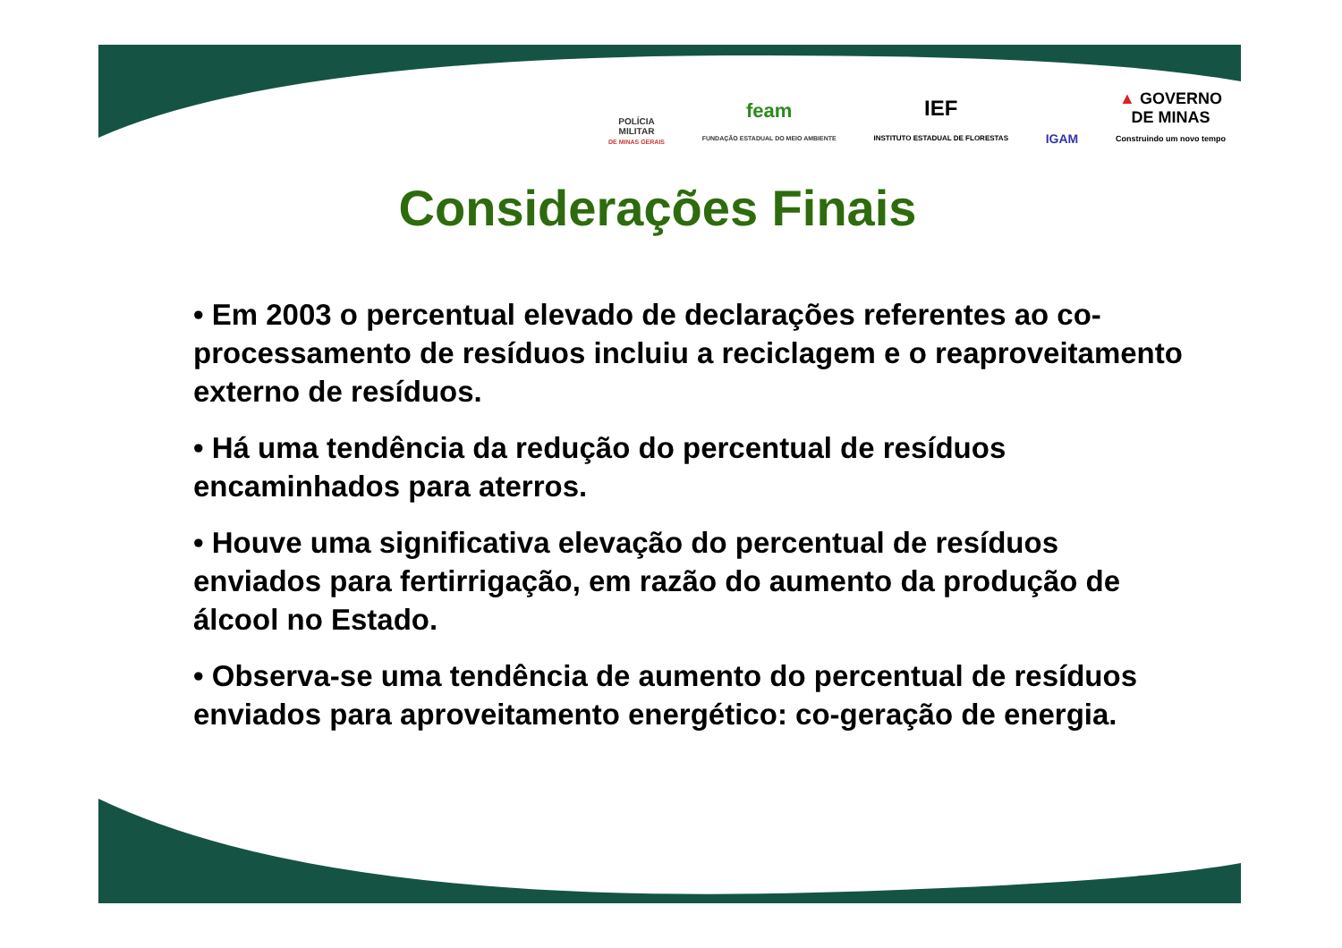POLÍCIA
MILITAR
DE MINAS GERAIS
feam
FUNDAÇÃO ESTADUAL DO MEIO AMBIENTE
IEF
INSTITUTO ESTADUAL DE FLORESTAS
IGAM
▲ GOVERNO
DE MINAS
Construindo um novo tempo
Considerações Finais
• Em 2003 o percentual elevado de declarações referentes ao co-processamento de resíduos incluiu a reciclagem e o reaproveitamento externo de resíduos.
• Há uma tendência da redução do percentual de resíduos encaminhados para aterros.
• Houve uma significativa elevação do percentual de resíduos enviados para fertirrigação, em razão do aumento da produção de álcool no Estado.
• Observa-se uma tendência de aumento do percentual de resíduos enviados para aproveitamento energético: co-geração de energia.